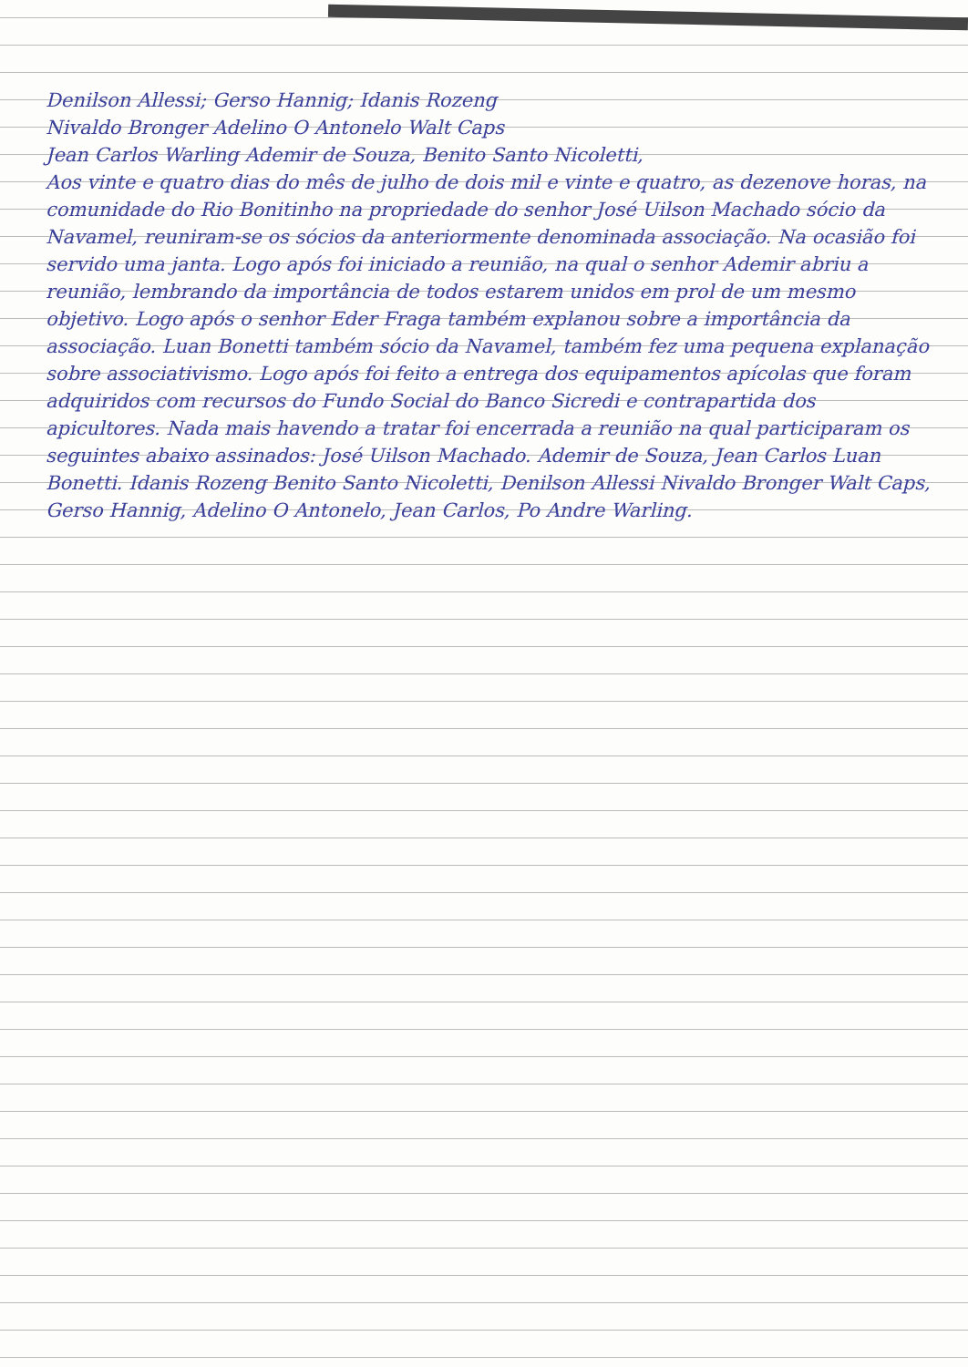Denilson Allessi; Gerso Hannig; Idanis Rozeng
Nivaldo Bronger Adelino O Antonelo Walt Caps
Jean Carlos Warling Ademir de Souza, Benito Santo Nicoletti,
Aos vinte e quatro dias do mês de julho de dois mil e vinte e quatro, as dezenove horas, na comunidade do Rio Bonitinho na propriedade do senhor José Uilson Machado sócio da Navamel, reuniram-se os sócios da anteriormente denominada associação. Na ocasião foi servido uma janta. Logo após foi iniciado a reunião, na qual o senhor Ademir abriu a reunião, lembrando da importância de todos estarem unidos em prol de um mesmo objetivo. Logo após o senhor Eder Fraga também explanou sobre a importância da associação. Luan Bonetti também sócio da Navamel, também fez uma pequena explanação sobre associativismo. Logo após foi feito a entrega dos equipamentos apícolas que foram adquiridos com recursos do Fundo Social do Banco Sicredi e contrapartida dos apicultores. Nada mais havendo a tratar foi encerrada a reunião na qual participaram os seguintes abaixo assinados: José Uilson Machado. Ademir de Souza, Jean Carlos Luan Bonetti. Idanis Rozeng Benito Santo Nicoletti, Denilson Allessi Nivaldo Bronger Walt Caps, Gerso Hannig, Adelino O Antonelo, Jean Carlos, Po Andre Warling.